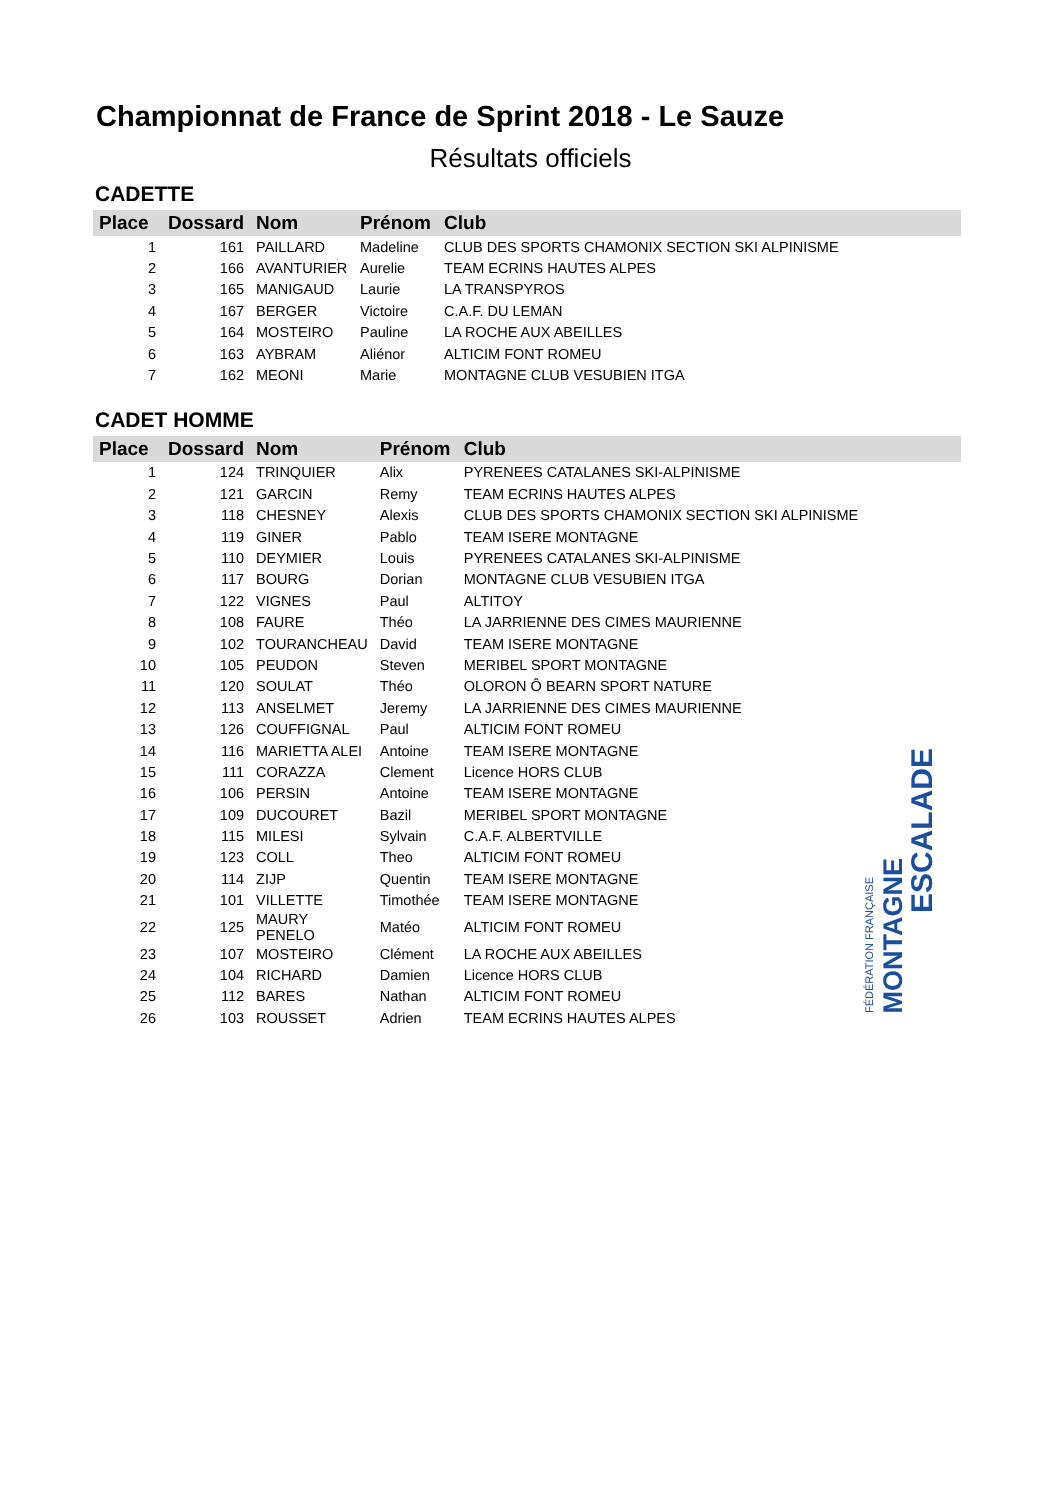Championnat de France de Sprint 2018 - Le Sauze
Résultats officiels
CADETTE
| Place | Dossard | Nom | Prénom | Club |
| --- | --- | --- | --- | --- |
| 1 | 161 | PAILLARD | Madeline | CLUB DES SPORTS CHAMONIX SECTION SKI ALPINISME |
| 2 | 166 | AVANTURIER | Aurelie | TEAM ECRINS HAUTES ALPES |
| 3 | 165 | MANIGAUD | Laurie | LA TRANSPYROS |
| 4 | 167 | BERGER | Victoire | C.A.F. DU LEMAN |
| 5 | 164 | MOSTEIRO | Pauline | LA ROCHE AUX ABEILLES |
| 6 | 163 | AYBRAM | Aliénor | ALTICIM FONT ROMEU |
| 7 | 162 | MEONI | Marie | MONTAGNE CLUB VESUBIEN ITGA |
CADET HOMME
| Place | Dossard | Nom | Prénom | Club |
| --- | --- | --- | --- | --- |
| 1 | 124 | TRINQUIER | Alix | PYRENEES CATALANES SKI-ALPINISME |
| 2 | 121 | GARCIN | Remy | TEAM ECRINS HAUTES ALPES |
| 3 | 118 | CHESNEY | Alexis | CLUB DES SPORTS CHAMONIX SECTION SKI ALPINISME |
| 4 | 119 | GINER | Pablo | TEAM ISERE MONTAGNE |
| 5 | 110 | DEYMIER | Louis | PYRENEES CATALANES SKI-ALPINISME |
| 6 | 117 | BOURG | Dorian | MONTAGNE CLUB VESUBIEN ITGA |
| 7 | 122 | VIGNES | Paul | ALTITOY |
| 8 | 108 | FAURE | Théo | LA JARRIENNE DES CIMES MAURIENNE |
| 9 | 102 | TOURANCHEAU | David | TEAM ISERE MONTAGNE |
| 10 | 105 | PEUDON | Steven | MERIBEL SPORT MONTAGNE |
| 11 | 120 | SOULAT | Théo | OLORON Ô BEARN SPORT NATURE |
| 12 | 113 | ANSELMET | Jeremy | LA JARRIENNE DES CIMES MAURIENNE |
| 13 | 126 | COUFFIGNAL | Paul | ALTICIM FONT ROMEU |
| 14 | 116 | MARIETTA ALEI | Antoine | TEAM ISERE MONTAGNE |
| 15 | 111 | CORAZZA | Clement | Licence HORS CLUB |
| 16 | 106 | PERSIN | Antoine | TEAM ISERE MONTAGNE |
| 17 | 109 | DUCOURET | Bazil | MERIBEL SPORT MONTAGNE |
| 18 | 115 | MILESI | Sylvain | C.A.F. ALBERTVILLE |
| 19 | 123 | COLL | Theo | ALTICIM FONT ROMEU |
| 20 | 114 | ZIJP | Quentin | TEAM ISERE MONTAGNE |
| 21 | 101 | VILLETTE | Timothée | TEAM ISERE MONTAGNE |
| 22 | 125 | MAURY PENELO | Matéo | ALTICIM FONT ROMEU |
| 23 | 107 | MOSTEIRO | Clément | LA ROCHE AUX ABEILLES |
| 24 | 104 | RICHARD | Damien | Licence HORS CLUB |
| 25 | 112 | BARES | Nathan | ALTICIM FONT ROMEU |
| 26 | 103 | ROUSSET | Adrien | TEAM ECRINS HAUTES ALPES |
FÉDÉRATION FRANÇAISE
MONTAGNE
ESCALADE